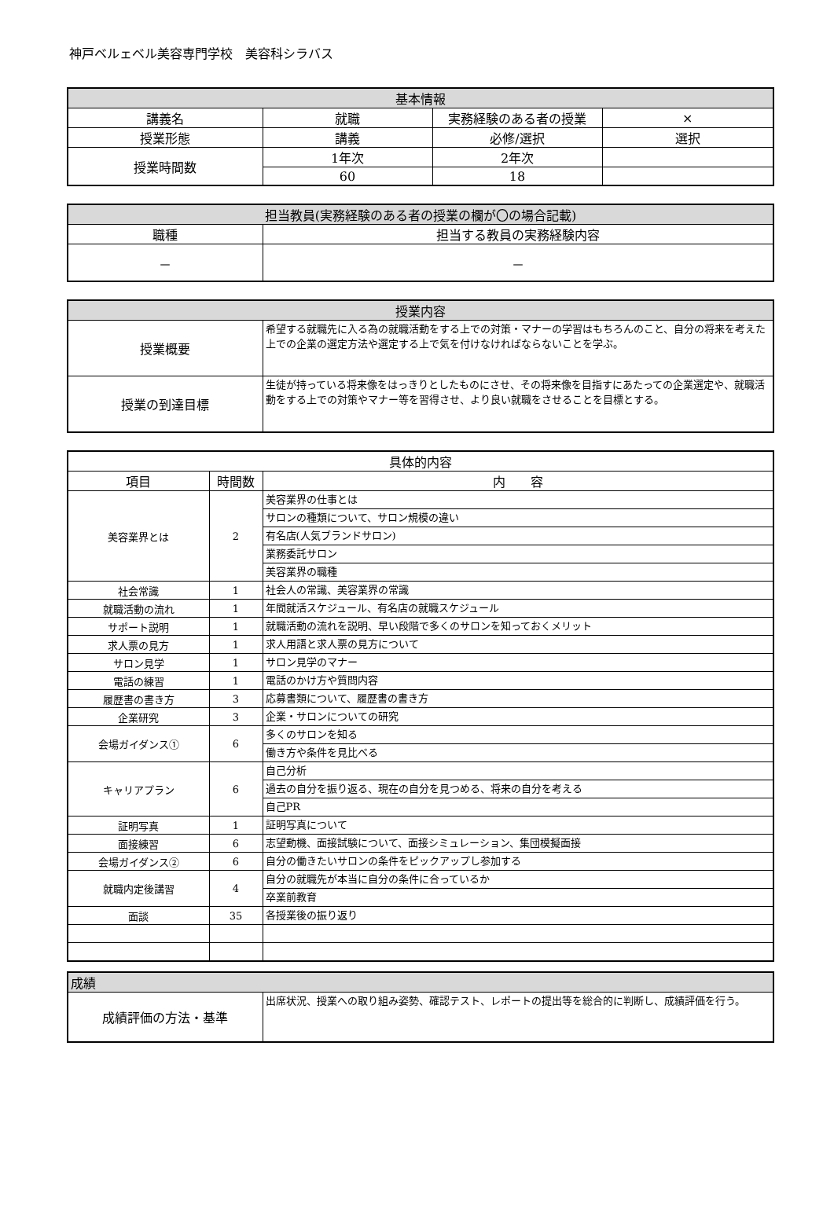神戸ベルェベル美容専門学校　美容科シラバス
| 基本情報 | | | |
| --- | --- | --- | --- |
| 講義名 | 就職 | 実務経験のある者の授業 | × |
| 授業形態 | 講義 | 必修/選択 | 選択 |
| 授業時間数 | 1年次 | 2年次 | |
| | 60 | 18 | |
| 担当教員(実務経験のある者の授業の欄が〇の場合記載) | |
| --- | --- |
| 職種 | 担当する教員の実務経験内容 |
| － | － |
| 授業内容 | |
| --- | --- |
| 授業概要 | 希望する就職先に入る為の就職活動をする上での対策・マナーの学習はもちろんのこと、自分の将来を考えた上での企業の選定方法や選定する上で気を付けなければならないことを学ぶ。 |
| 授業の到達目標 | 生徒が持っている将来像をはっきりとしたものにさせ、その将来像を目指すにあたっての企業選定や、就職活動をする上での対策やマナー等を習得させ、より良い就職をさせることを目標とする。 |
| 具体的内容 | | |
| --- | --- | --- |
| 項目 | 時間数 | 内 容 |
| 美容業界とは | 2 | 美容業界の仕事とは |
| | | サロンの種類について、サロン規模の違い |
| | | 有名店(人気ブランドサロン) |
| | | 業務委託サロン |
| | | 美容業界の職種 |
| 社会常識 | 1 | 社会人の常識、美容業界の常識 |
| 就職活動の流れ | 1 | 年間就活スケジュール、有名店の就職スケジュール |
| サポート説明 | 1 | 就職活動の流れを説明、早い段階で多くのサロンを知っておくメリット |
| 求人票の見方 | 1 | 求人用語と求人票の見方について |
| サロン見学 | 1 | サロン見学のマナー |
| 電話の練習 | 1 | 電話のかけ方や質問内容 |
| 履歴書の書き方 | 3 | 応募書類について、履歴書の書き方 |
| 企業研究 | 3 | 企業・サロンについての研究 |
| 会場ガイダンス① | 6 | 多くのサロンを知る |
| | | 働き方や条件を見比べる |
| キャリアプラン | 6 | 自己分析 |
| | | 過去の自分を振り返る、現在の自分を見つめる、将来の自分を考える |
| | | 自己PR |
| 証明写真 | 1 | 証明写真について |
| 面接練習 | 6 | 志望動機、面接試験について、面接シミュレーション、集団模擬面接 |
| 会場ガイダンス② | 6 | 自分の働きたいサロンの条件をピックアップし参加する |
| 就職内定後講習 | 4 | 自分の就職先が本当に自分の条件に合っているか |
| | | 卒業前教育 |
| 面談 | 35 | 各授業後の振り返り |
| 成績 | |
| --- | --- |
| 成績評価の方法・基準 | 出席状況、授業への取り組み姿勢、確認テスト、レポートの提出等を総合的に判断し、成績評価を行う。 |